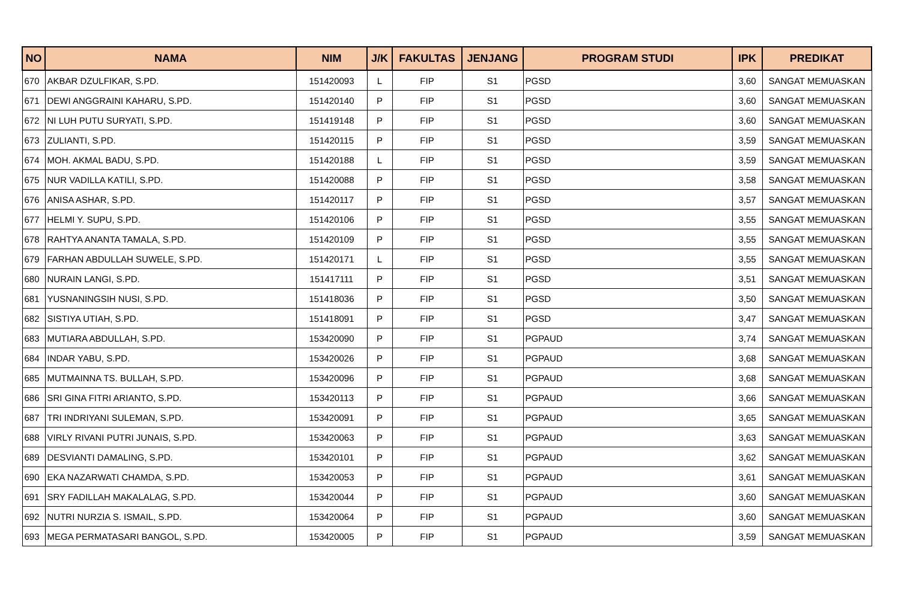| NO | NAMA | NIM | J/K | FAKULTAS | JENJANG | PROGRAM STUDI | IPK | PREDIKAT |
| --- | --- | --- | --- | --- | --- | --- | --- | --- |
| 670 | AKBAR DZULFIKAR, S.PD. | 151420093 | L | FIP | S1 | PGSD | 3,60 | SANGAT MEMUASKAN |
| 671 | DEWI ANGGRAINI KAHARU, S.PD. | 151420140 | P | FIP | S1 | PGSD | 3,60 | SANGAT MEMUASKAN |
| 672 | NI LUH PUTU SURYATI, S.PD. | 151419148 | P | FIP | S1 | PGSD | 3,60 | SANGAT MEMUASKAN |
| 673 | ZULIANTI, S.PD. | 151420115 | P | FIP | S1 | PGSD | 3,59 | SANGAT MEMUASKAN |
| 674 | MOH. AKMAL BADU, S.PD. | 151420188 | L | FIP | S1 | PGSD | 3,59 | SANGAT MEMUASKAN |
| 675 | NUR VADILLA KATILI, S.PD. | 151420088 | P | FIP | S1 | PGSD | 3,58 | SANGAT MEMUASKAN |
| 676 | ANISA ASHAR, S.PD. | 151420117 | P | FIP | S1 | PGSD | 3,57 | SANGAT MEMUASKAN |
| 677 | HELMI Y. SUPU, S.PD. | 151420106 | P | FIP | S1 | PGSD | 3,55 | SANGAT MEMUASKAN |
| 678 | RAHTYA ANANTA TAMALA, S.PD. | 151420109 | P | FIP | S1 | PGSD | 3,55 | SANGAT MEMUASKAN |
| 679 | FARHAN ABDULLAH SUWELE, S.PD. | 151420171 | L | FIP | S1 | PGSD | 3,55 | SANGAT MEMUASKAN |
| 680 | NURAIN LANGI, S.PD. | 151417111 | P | FIP | S1 | PGSD | 3,51 | SANGAT MEMUASKAN |
| 681 | YUSNANINGSIH NUSI, S.PD. | 151418036 | P | FIP | S1 | PGSD | 3,50 | SANGAT MEMUASKAN |
| 682 | SISTIYA UTIAH, S.PD. | 151418091 | P | FIP | S1 | PGSD | 3,47 | SANGAT MEMUASKAN |
| 683 | MUTIARA ABDULLAH, S.PD. | 153420090 | P | FIP | S1 | PGPAUD | 3,74 | SANGAT MEMUASKAN |
| 684 | INDAR YABU, S.PD. | 153420026 | P | FIP | S1 | PGPAUD | 3,68 | SANGAT MEMUASKAN |
| 685 | MUTMAINNA TS. BULLAH, S.PD. | 153420096 | P | FIP | S1 | PGPAUD | 3,68 | SANGAT MEMUASKAN |
| 686 | SRI GINA FITRI ARIANTO, S.PD. | 153420113 | P | FIP | S1 | PGPAUD | 3,66 | SANGAT MEMUASKAN |
| 687 | TRI INDRIYANI SULEMAN, S.PD. | 153420091 | P | FIP | S1 | PGPAUD | 3,65 | SANGAT MEMUASKAN |
| 688 | VIRLY RIVANI PUTRI JUNAIS, S.PD. | 153420063 | P | FIP | S1 | PGPAUD | 3,63 | SANGAT MEMUASKAN |
| 689 | DESVIANTI DAMALING, S.PD. | 153420101 | P | FIP | S1 | PGPAUD | 3,62 | SANGAT MEMUASKAN |
| 690 | EKA NAZARWATI CHAMDA, S.PD. | 153420053 | P | FIP | S1 | PGPAUD | 3,61 | SANGAT MEMUASKAN |
| 691 | SRY FADILLAH MAKALALAG, S.PD. | 153420044 | P | FIP | S1 | PGPAUD | 3,60 | SANGAT MEMUASKAN |
| 692 | NUTRI NURZIA S. ISMAIL, S.PD. | 153420064 | P | FIP | S1 | PGPAUD | 3,60 | SANGAT MEMUASKAN |
| 693 | MEGA PERMATASARI BANGOL, S.PD. | 153420005 | P | FIP | S1 | PGPAUD | 3,59 | SANGAT MEMUASKAN |